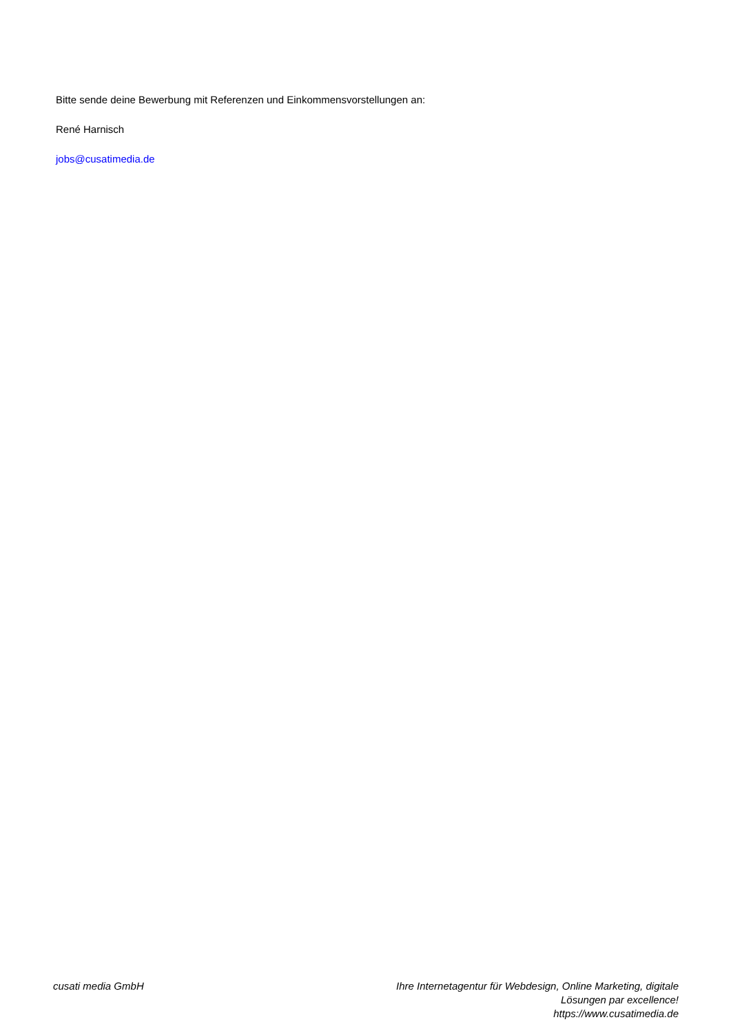Bitte sende deine Bewerbung mit Referenzen und Einkommensvorstellungen an:
René Harnisch
jobs@cusatimedia.de
cusati media GmbH Ihre Internetagentur für Webdesign, Online Marketing, digitale Lösungen par excellence!
https://www.cusatimedia.de